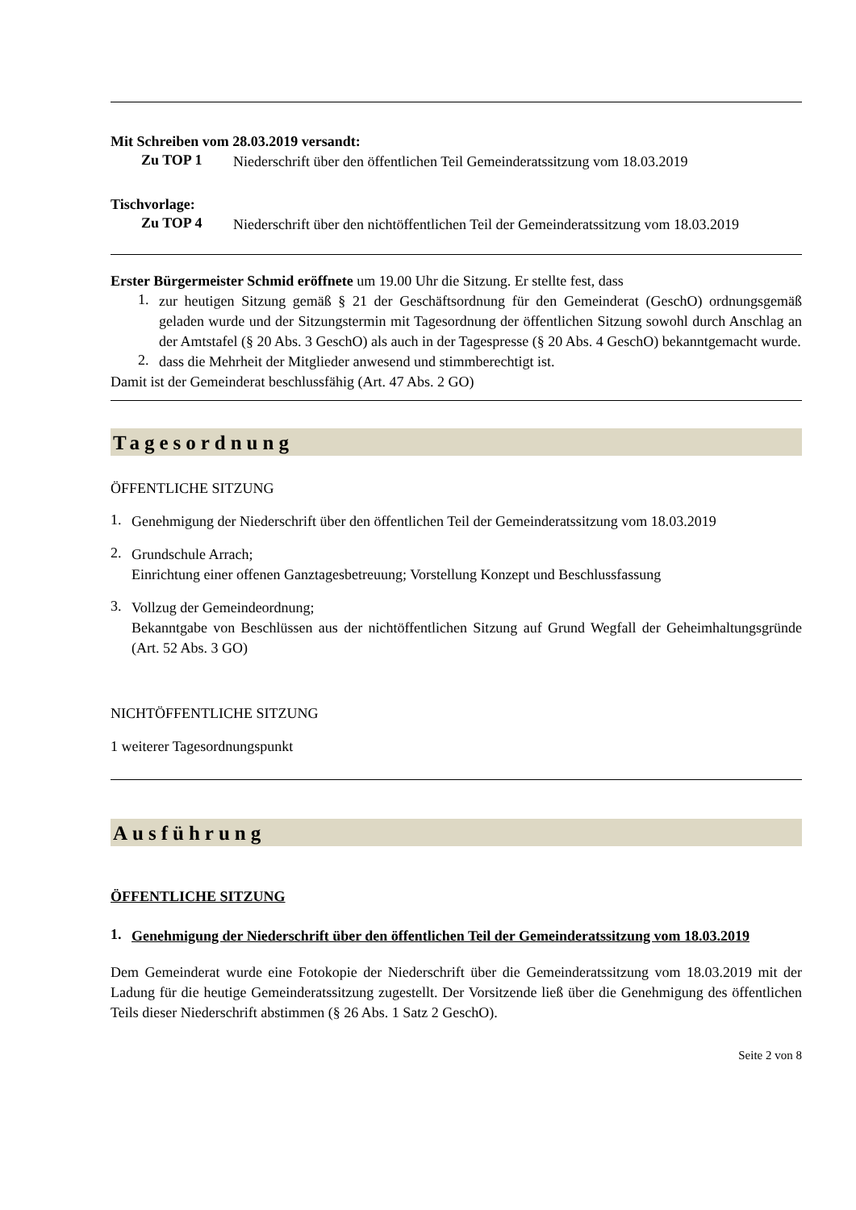Mit Schreiben vom 28.03.2019 versandt:
Zu TOP 1
Niederschrift über den öffentlichen Teil Gemeinderatssitzung vom 18.03.2019
Tischvorlage:
Zu TOP 4
Niederschrift über den nichtöffentlichen Teil der Gemeinderatssitzung vom 18.03.2019
Erster Bürgermeister Schmid eröffnete um 19.00 Uhr die Sitzung. Er stellte fest, dass
1.
zur heutigen Sitzung gemäß § 21 der Geschäftsordnung für den Gemeinderat (GeschO) ordnungsgemäß geladen wurde und der Sitzungstermin mit Tagesordnung der öffentlichen Sitzung sowohl durch Anschlag an der Amtstafel (§ 20 Abs. 3 GeschO) als auch in der Tagespresse (§ 20 Abs. 4 GeschO) bekanntgemacht wurde.
2.
dass die Mehrheit der Mitglieder anwesend und stimmberechtigt ist.
Damit ist der Gemeinderat beschlussfähig (Art. 47 Abs. 2 GO)
Tagesordnung
ÖFFENTLICHE SITZUNG
1.
Genehmigung der Niederschrift über den öffentlichen Teil der Gemeinderatssitzung vom 18.03.2019
2.
Grundschule Arrach;
Einrichtung einer offenen Ganztagesbetreuung; Vorstellung Konzept und Beschlussfassung
3.
Vollzug der Gemeindeordnung;
Bekanntgabe von Beschlüssen aus der nichtöffentlichen Sitzung auf Grund Wegfall der Geheimhaltungsgründe (Art. 52 Abs. 3 GO)
NICHTÖFFENTLICHE SITZUNG
1 weiterer Tagesordnungspunkt
Ausführung
ÖFFENTLICHE SITZUNG
1.
Genehmigung der Niederschrift über den öffentlichen Teil der Gemeinderatssitzung vom 18.03.2019
Dem Gemeinderat wurde eine Fotokopie der Niederschrift über die Gemeinderatssitzung vom 18.03.2019 mit der Ladung für die heutige Gemeinderatssitzung zugestellt. Der Vorsitzende ließ über die Genehmigung des öffentlichen Teils dieser Niederschrift abstimmen (§ 26 Abs. 1 Satz 2 GeschO).
Seite 2 von 8